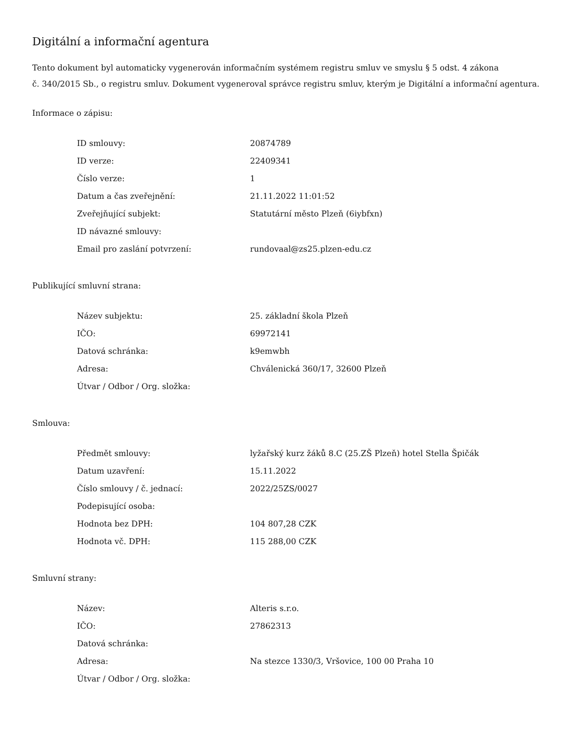Digitální a informační agentura
Tento dokument byl automaticky vygenerován informačním systémem registru smluv ve smyslu § 5 odst. 4 zákona
č. 340/2015 Sb., o registru smluv. Dokument vygeneroval správce registru smluv, kterým je Digitální a informační agentura.
Informace o zápisu:
| ID smlouvy: | 20874789 |
| ID verze: | 22409341 |
| Číslo verze: | 1 |
| Datum a čas zveřejnění: | 21.11.2022 11:01:52 |
| Zveřejňující subjekt: | Statutární město Plzeň (6iybfxn) |
| ID návazné smlouvy: | |
| Email pro zaslání potvrzení: | rundovaal@zs25.plzen-edu.cz |
Publikující smluvní strana:
| Název subjektu: | 25. základní škola Plzeň |
| IČO: | 69972141 |
| Datová schránka: | k9emwbh |
| Adresa: | Chválenická 360/17, 32600 Plzeň |
| Útvar / Odbor / Org. složka: | |
Smlouva:
| Předmět smlouvy: | lyžařský kurz žáků 8.C (25.ZŠ Plzeň) hotel Stella Špičák |
| Datum uzavření: | 15.11.2022 |
| Číslo smlouvy / č. jednací: | 2022/25ZS/0027 |
| Podepisující osoba: | |
| Hodnota bez DPH: | 104 807,28 CZK |
| Hodnota vč. DPH: | 115 288,00 CZK |
Smluvní strany:
| Název: | Alteris s.r.o. |
| IČO: | 27862313 |
| Datová schránka: | |
| Adresa: | Na stezce 1330/3, Vršovice, 100 00 Praha 10 |
| Útvar / Odbor / Org. složka: | |